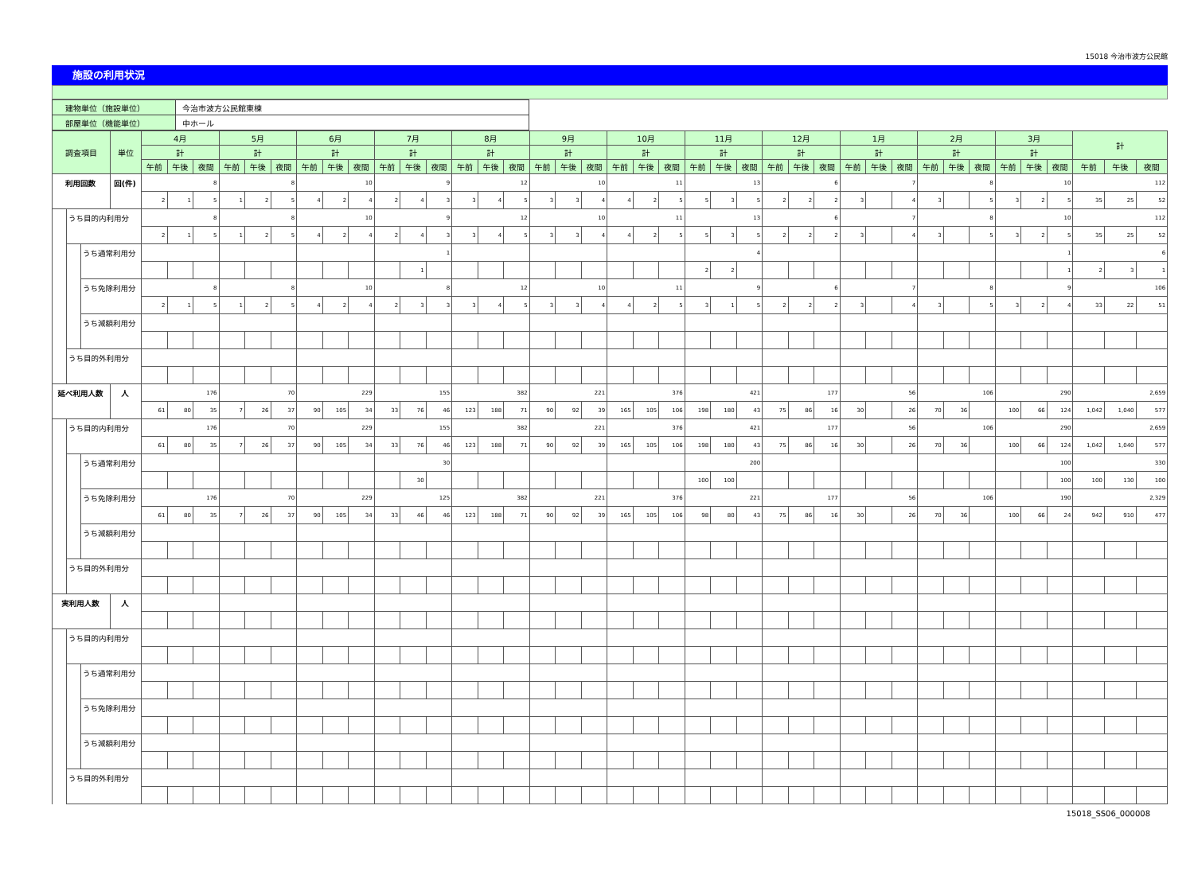15018 今治市波方公民館
施設の利用状況
| 建物単位（施設単位） | 今治市波方公民館東棟 |
| 部屋単位（機能単位） | 中ホール |
| 調査項目 | | | 単位 | 4月 | | | 5月 | | | 6月 | | | 7月 | | | 8月 | | | 9月 | | | 10月 | | | 11月 | | | 12月 | | | 1月 | | | 2月 | | | 3月 | | | 計 | | |
| --- | --- | --- | --- | --- | --- | --- | --- | --- | --- | --- | --- | --- | --- | --- | --- | --- | --- | --- | --- | --- | --- | --- | --- | --- | --- | --- | --- | --- | --- | --- | --- | --- | --- | --- | --- | --- | --- | --- | --- | --- | --- | --- |
| | | | | 計 | | | 計 | | | 計 | | | 計 | | | 計 | | | 計 | | | 計 | | | 計 | | | 計 | | | 計 | | | 計 | | | 計 | | | | | |
| | | | | 午前 | 午後 | 夜間 | 午前 | 午後 | 夜間 | 午前 | 午後 | 夜間 | 午前 | 午後 | 夜間 | 午前 | 午後 | 夜間 | 午前 | 午後 | 夜間 | 午前 | 午後 | 夜間 | 午前 | 午後 | 夜間 | 午前 | 午後 | 夜間 | 午前 | 午後 | 夜間 | 午前 | 午後 | 夜間 | 午前 | 午後 | 夜間 | 午前 | 午後 | 夜間 |
| 利用回数 | | | 回(件) | 8 | | | 8 | | | 10 | | | 9 | | | 12 | | | 10 | | | 11 | | | 13 | | | 6 | | | 7 | | | 8 | | | 10 | | | 112 | | |
| | | | | 2 | 1 | 5 | 1 | 2 | 5 | 4 | 2 | 4 | 2 | 4 | 3 | 3 | 4 | 5 | 3 | 3 | 4 | 4 | 2 | 5 | 5 | 3 | 5 | 2 | 2 | 2 | 3 | | 4 | 3 | | 5 | 3 | 2 | 5 | 35 | 25 | 52 |
| | うち目的内利用分 | | | 8 | | | 8 | | | 10 | | | 9 | | | 12 | | | 10 | | | 11 | | | 13 | | | 6 | | | 7 | | | 8 | | | 10 | | | 112 | | |
| | | | | 2 | 1 | 5 | 1 | 2 | 5 | 4 | 2 | 4 | 2 | 4 | 3 | 3 | 4 | 5 | 3 | 3 | 4 | 4 | 2 | 5 | 5 | 3 | 5 | 2 | 2 | 2 | 3 | | 4 | 3 | | 5 | 3 | 2 | 5 | 35 | 25 | 52 |
| | | うち通常利用分 | | | | | | | | | | | 1 | | | | | | | | | | | | 4 | | | | | | | | | | | | 1 | | | 6 | | |
| | | | | | | | | | | | | | | 1 | | | | | | | | | | | 2 | 2 | | | | | | | | | | | | | 1 | 2 | 3 | 1 |
| | | うち免除利用分 | | 8 | | | 8 | | | 10 | | | 8 | | | 12 | | | 10 | | | 11 | | | 9 | | | 6 | | | 7 | | | 8 | | | 9 | | | 106 | | |
| | | | | 2 | 1 | 5 | 1 | 2 | 5 | 4 | 2 | 4 | 2 | 3 | 3 | 3 | 4 | 5 | 3 | 3 | 4 | 4 | 2 | 5 | 3 | 1 | 5 | 2 | 2 | 2 | 3 | | 4 | 3 | | 5 | 3 | 2 | 4 | 33 | 22 | 51 |
| | | うち減額利用分 | | | | | | | | | | | | | | | | | | | | | | | | | | | | | | | | | | | | | | | | |
| | うち目的外利用分 | | | | | | | | | | | | | | | | | | | | | | | | | | | | | | | | | | | | | | | | | |
| 延べ利用人数 | | | 人 | 176 | | | 70 | | | 229 | | | 155 | | | 382 | | | 221 | | | 376 | | | 421 | | | 177 | | | 56 | | | 106 | | | 290 | | | 2,659 | | |
| | | | | 61 | 80 | 35 | 7 | 26 | 37 | 90 | 105 | 34 | 33 | 76 | 46 | 123 | 188 | 71 | 90 | 92 | 39 | 165 | 105 | 106 | 198 | 180 | 43 | 75 | 86 | 16 | 30 | | 26 | 70 | 36 | | 100 | 66 | 124 | 1,042 | 1,040 | 577 |
| | うち目的内利用分 | | | 176 | | | 70 | | | 229 | | | 155 | | | 382 | | | 221 | | | 376 | | | 421 | | | 177 | | | 56 | | | 106 | | | 290 | | | 2,659 | | |
| | | | | 61 | 80 | 35 | 7 | 26 | 37 | 90 | 105 | 34 | 33 | 76 | 46 | 123 | 188 | 71 | 90 | 92 | 39 | 165 | 105 | 106 | 198 | 180 | 43 | 75 | 86 | 16 | 30 | | 26 | 70 | 36 | | 100 | 66 | 124 | 1,042 | 1,040 | 577 |
| | | うち通常利用分 | | | | | | | | | | | 30 | | | | | | | | | | | | 200 | | | | | | | | | | | | 100 | | | 330 | | |
| | | | | | | | | | | | | | | 30 | | | | | | | | | | | 100 | 100 | | | | | | | | | | | | | 100 | 100 | 130 | 100 |
| | | うち免除利用分 | | 176 | | | 70 | | | 229 | | | 125 | | | 382 | | | 221 | | | 376 | | | 221 | | | 177 | | | 56 | | | 106 | | | 190 | | | 2,329 | | |
| | | | | 61 | 80 | 35 | 7 | 26 | 37 | 90 | 105 | 34 | 33 | 46 | 46 | 123 | 188 | 71 | 90 | 92 | 39 | 165 | 105 | 106 | 98 | 80 | 43 | 75 | 86 | 16 | 30 | | 26 | 70 | 36 | | 100 | 66 | 24 | 942 | 910 | 477 |
| | | うち減額利用分 | | | | | | | | | | | | | | | | | | | | | | | | | | | | | | | | | | | | | | | | |
| | うち目的外利用分 | | | | | | | | | | | | | | | | | | | | | | | | | | | | | | | | | | | | | | | | | |
| 実利用人数 | | | 人 | | | | | | | | | | | | | | | | | | | | | | | | | | | | | | | | | | | | | | | |
| | うち目的内利用分 | | | | | | | | | | | | | | | | | | | | | | | | | | | | | | | | | | | | | | | | | |
| | | うち通常利用分 | | | | | | | | | | | | | | | | | | | | | | | | | | | | | | | | | | | | | | | | |
| | | うち免除利用分 | | | | | | | | | | | | | | | | | | | | | | | | | | | | | | | | | | | | | | | | |
| | | うち減額利用分 | | | | | | | | | | | | | | | | | | | | | | | | | | | | | | | | | | | | | | | | |
| | うち目的外利用分 | | | | | | | | | | | | | | | | | | | | | | | | | | | | | | | | | | | | | | | | | |
15018_SS06_000008